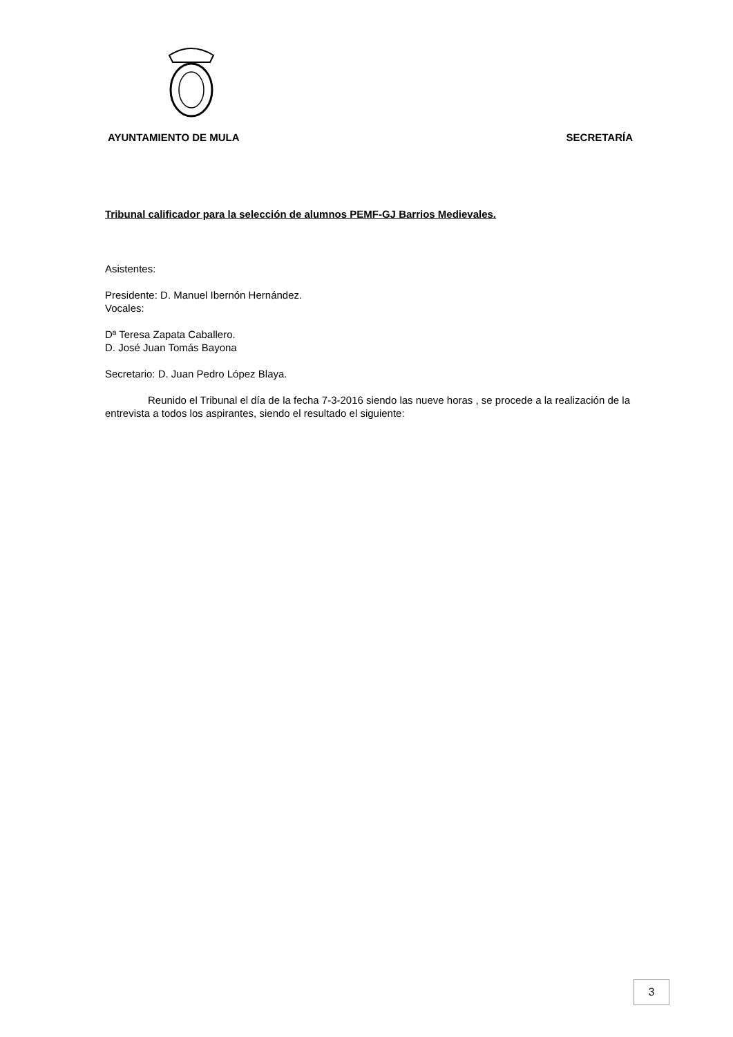AYUNTAMIENTO DE MULA SECRETARÍA
Tribunal calificador para la selección de alumnos PEMF-GJ Barrios Medievales.
Asistentes:
Presidente: D. Manuel Ibernón Hernández.
Vocales:
Dª Teresa Zapata Caballero.
D. José Juan Tomás Bayona
Secretario: D. Juan Pedro López Blaya.
Reunido el Tribunal el día de la fecha 7-3-2016 siendo las nueve horas , se procede a la realización de la entrevista a todos los aspirantes, siendo el resultado el siguiente:
3